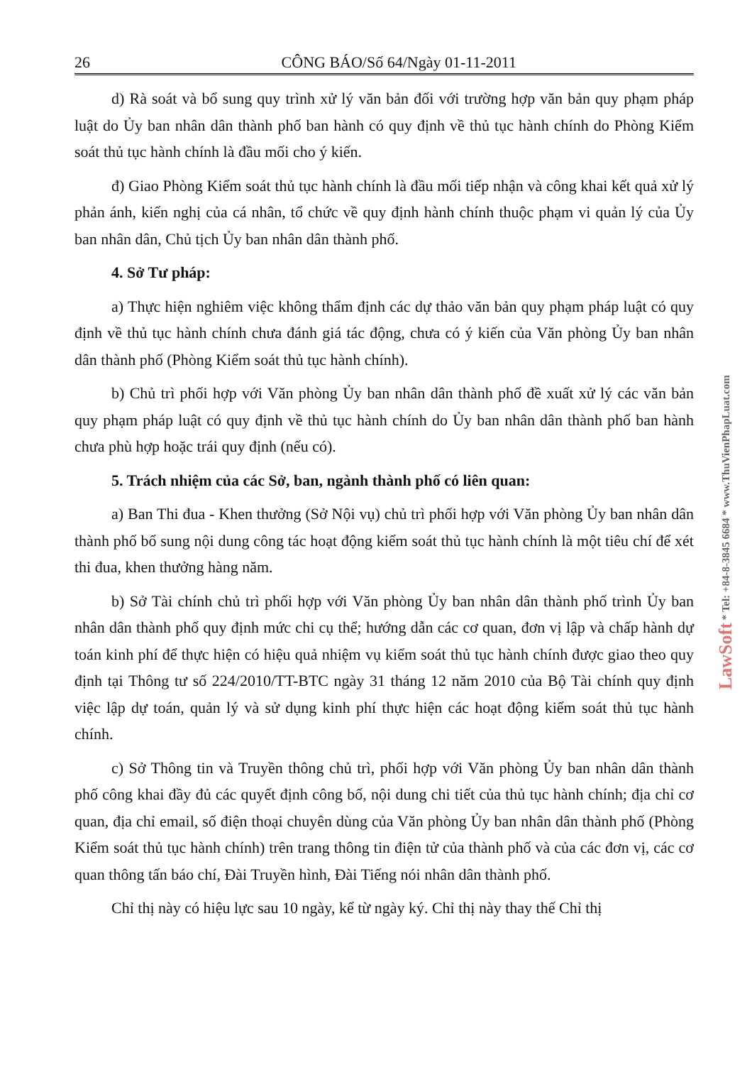26 CÔNG BÁO/Số 64/Ngày 01-11-2011
d) Rà soát và bổ sung quy trình xử lý văn bản đối với trường hợp văn bản quy phạm pháp luật do Ủy ban nhân dân thành phố ban hành có quy định về thủ tục hành chính do Phòng Kiểm soát thủ tục hành chính là đầu mối cho ý kiến.
đ) Giao Phòng Kiểm soát thủ tục hành chính là đầu mối tiếp nhận và công khai kết quả xử lý phản ánh, kiến nghị của cá nhân, tổ chức về quy định hành chính thuộc phạm vi quản lý của Ủy ban nhân dân, Chủ tịch Ủy ban nhân dân thành phố.
4. Sở Tư pháp:
a) Thực hiện nghiêm việc không thẩm định các dự thảo văn bản quy phạm pháp luật có quy định về thủ tục hành chính chưa đánh giá tác động, chưa có ý kiến của Văn phòng Ủy ban nhân dân thành phố (Phòng Kiểm soát thủ tục hành chính).
b) Chủ trì phối hợp với Văn phòng Ủy ban nhân dân thành phố đề xuất xử lý các văn bản quy phạm pháp luật có quy định về thủ tục hành chính do Ủy ban nhân dân thành phố ban hành chưa phù hợp hoặc trái quy định (nếu có).
5. Trách nhiệm của các Sở, ban, ngành thành phố có liên quan:
a) Ban Thi đua - Khen thưởng (Sở Nội vụ) chủ trì phối hợp với Văn phòng Ủy ban nhân dân thành phố bổ sung nội dung công tác hoạt động kiểm soát thủ tục hành chính là một tiêu chí để xét thi đua, khen thưởng hàng năm.
b) Sở Tài chính chủ trì phối hợp với Văn phòng Ủy ban nhân dân thành phố trình Ủy ban nhân dân thành phố quy định mức chi cụ thể; hướng dẫn các cơ quan, đơn vị lập và chấp hành dự toán kinh phí để thực hiện có hiệu quả nhiệm vụ kiểm soát thủ tục hành chính được giao theo quy định tại Thông tư số 224/2010/TT-BTC ngày 31 tháng 12 năm 2010 của Bộ Tài chính quy định việc lập dự toán, quản lý và sử dụng kinh phí thực hiện các hoạt động kiểm soát thủ tục hành chính.
c) Sở Thông tin và Truyền thông chủ trì, phối hợp với Văn phòng Ủy ban nhân dân thành phố công khai đầy đủ các quyết định công bố, nội dung chi tiết của thủ tục hành chính; địa chỉ cơ quan, địa chỉ email, số điện thoại chuyên dùng của Văn phòng Ủy ban nhân dân thành phố (Phòng Kiểm soát thủ tục hành chính) trên trang thông tin điện tử của thành phố và của các đơn vị, các cơ quan thông tấn báo chí, Đài Truyền hình, Đài Tiếng nói nhân dân thành phố.
Chỉ thị này có hiệu lực sau 10 ngày, kể từ ngày ký. Chỉ thị này thay thế Chỉ thị
LawSoft * Tel: +84-8-3845 6684 * www.ThuVienPhapLuat.com